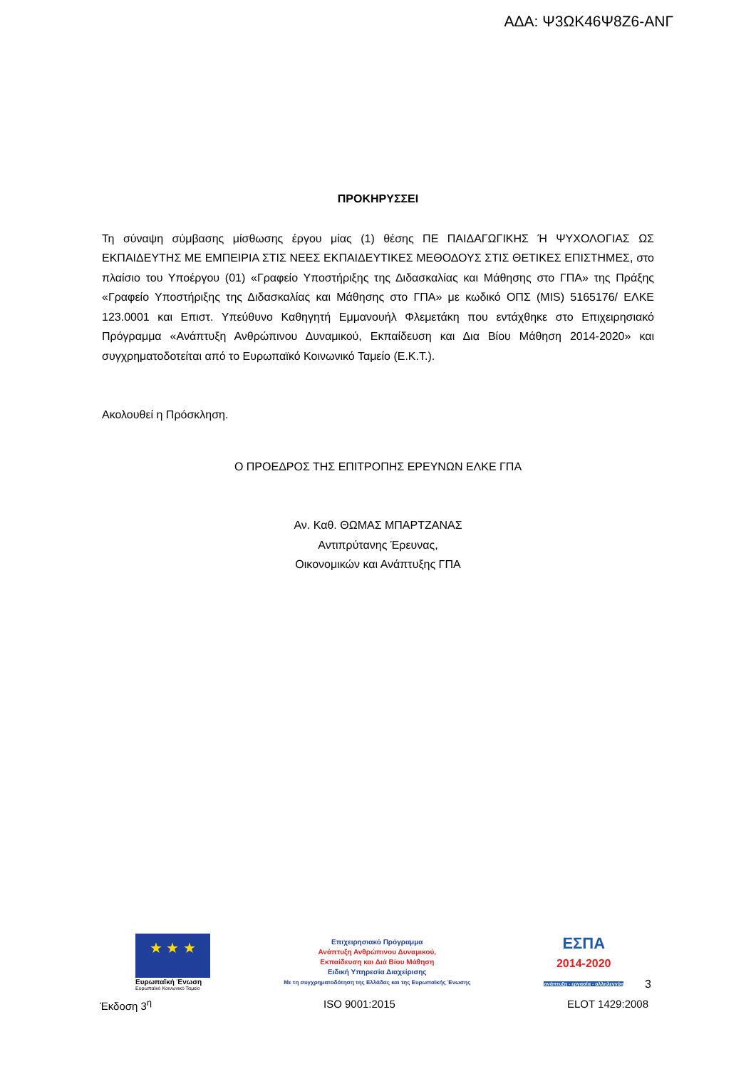ΑΔΑ: Ψ3ΩΚ46Ψ8Ζ6-ΑΝΓ
ΠΡΟΚΗΡΥΣΣΕΙ
Τη σύναψη σύμβασης μίσθωσης έργου μίας (1) θέσης ΠΕ ΠΑΙΔΑΓΩΓΙΚΗΣ Ή ΨΥΧΟΛΟΓΙΑΣ ΩΣ ΕΚΠΑΙΔΕΥΤΗΣ ΜΕ ΕΜΠΕΙΡΙΑ ΣΤΙΣ ΝΕΕΣ ΕΚΠΑΙΔΕΥΤΙΚΕΣ ΜΕΘΟΔΟΥΣ ΣΤΙΣ ΘΕΤΙΚΕΣ ΕΠΙΣΤΗΜΕΣ, στο πλαίσιο του Υποέργου (01) «Γραφείο Υποστήριξης της Διδασκαλίας και Μάθησης στο ΓΠΑ» της Πράξης «Γραφείο Υποστήριξης της Διδασκαλίας και Μάθησης στο ΓΠΑ» με κωδικό ΟΠΣ (MIS) 5165176/ ΕΛΚΕ 123.0001 και Επιστ. Υπεύθυνο Καθηγητή Εμμανουήλ Φλεμετάκη που εντάχθηκε στο Επιχειρησιακό Πρόγραμμα «Ανάπτυξη Ανθρώπινου Δυναμικού, Εκπαίδευση και Δια Βίου Μάθηση 2014-2020» και συγχρηματοδοτείται από το Ευρωπαϊκό Κοινωνικό Ταμείο (Ε.Κ.Τ.).
Ακολουθεί η Πρόσκληση.
Ο ΠΡΟΕΔΡΟΣ ΤΗΣ ΕΠΙΤΡΟΠΗΣ ΕΡΕΥΝΩΝ ΕΛΚΕ ΓΠΑ
Αν. Καθ. ΘΩΜΑΣ ΜΠΑΡΤΖΑΝΑΣ
Αντιπρύτανης Έρευνας,
Οικονομικών και Ανάπτυξης ΓΠΑ
★ ★ ★
Ευρωπαϊκή Ένωση
Ευρωπαϊκό Κοινωνικό Ταμείο
Επιχειρησιακό Πρόγραμμα
Ανάπτυξη Ανθρώπινου Δυναμικού,
Εκπαίδευση και Διά Βίου Μάθηση
Ειδική Υπηρεσία Διαχείρισης
Με τη συγχρηματοδότηση της Ελλάδας και της Ευρωπαϊκής Ένωσης
ΕΣΠΑ
2014-2020
ανάπτυξη - εργασία - αλληλεγγύη
3
Έκδοση 3<sup>η</sup> ISO 9001:2015 ELOT 1429:2008